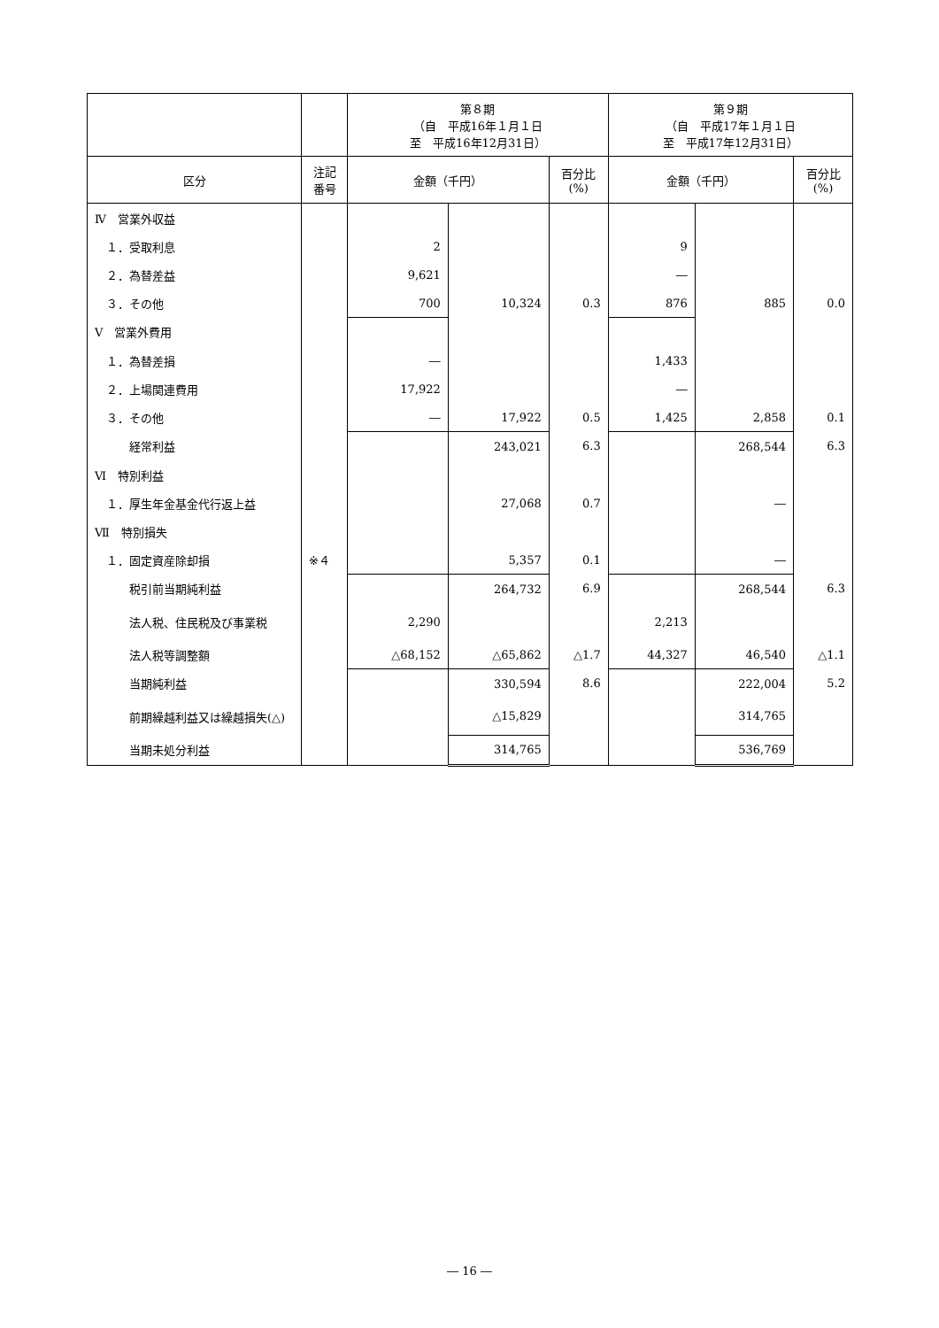| | | 第８期 （自 平成16年１月１日 至 平成16年12月31日） | | | 第９期 （自 平成17年１月１日 至 平成17年12月31日） | | |
| --- | --- | --- | --- | --- | --- | --- | --- |
| 区分 | 注記 番号 | 金額（千円） | | 百分比 (%) | 金額（千円） | | 百分比 (%) |
| Ⅳ 営業外収益 | | | | | | | |
| １．受取利息 | | 2 | | | 9 | | |
| ２．為替差益 | | 9,621 | | | ― | | |
| ３．その他 | | 700 | 10,324 | 0.3 | 876 | 885 | 0.0 |
| Ⅴ 営業外費用 | | | | | | | |
| １．為替差損 | | ― | | | 1,433 | | |
| ２．上場関連費用 | | 17,922 | | | ― | | |
| ３．その他 | | ― | 17,922 | 0.5 | 1,425 | 2,858 | 0.1 |
| 経常利益 | | | 243,021 | 6.3 | | 268,544 | 6.3 |
| Ⅵ 特別利益 | | | | | | | |
| １．厚生年金基金代行返上益 | | | 27,068 | 0.7 | | ― | |
| Ⅶ 特別損失 | | | | | | | |
| １．固定資産除却損 | ※４ | | 5,357 | 0.1 | | ― | |
| 税引前当期純利益 | | | 264,732 | 6.9 | | 268,544 | 6.3 |
| 法人税、住民税及び事業税 | | 2,290 | | | 2,213 | | |
| 法人税等調整額 | | △68,152 | △65,862 | △1.7 | 44,327 | 46,540 | △1.1 |
| 当期純利益 | | | 330,594 | 8.6 | | 222,004 | 5.2 |
| 前期繰越利益又は繰越損失(△) | | | △15,829 | | | 314,765 | |
| 当期未処分利益 | | | 314,765 | | | 536,769 | |
― 16 ―